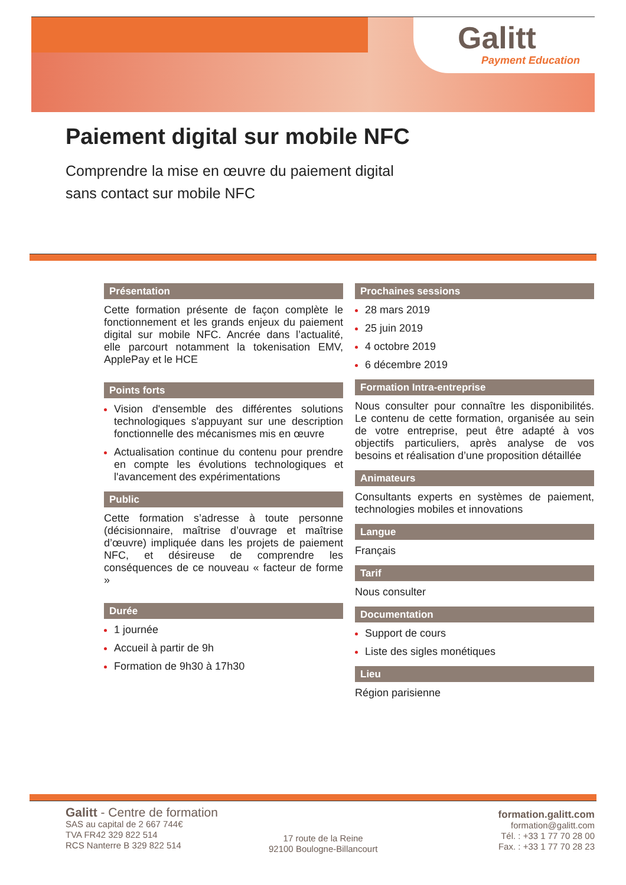Galitt
Payment Education
Paiement digital sur mobile NFC
Comprendre la mise en œuvre du paiement digital
sans contact sur mobile NFC
Présentation
Cette formation présente de façon complète le fonctionnement et les grands enjeux du paiement digital sur mobile NFC. Ancrée dans l’actualité, elle parcourt notamment la tokenisation EMV, ApplePay et le HCE
Points forts
Vision d'ensemble des différentes solutions technologiques s'appuyant sur une description fonctionnelle des mécanismes mis en œuvre
Actualisation continue du contenu pour prendre en compte les évolutions technologiques et l'avancement des expérimentations
Public
Cette formation s’adresse à toute personne (décisionnaire, maîtrise d’ouvrage et maîtrise d’œuvre) impliquée dans les projets de paiement NFC, et désireuse de comprendre les conséquences de ce nouveau « facteur de forme »
Durée
1 journée
Accueil à partir de 9h
Formation de 9h30 à 17h30
Prochaines sessions
28 mars 2019
25 juin 2019
4 octobre 2019
6 décembre 2019
Formation Intra-entreprise
Nous consulter pour connaître les disponibilités. Le contenu de cette formation, organisée au sein de votre entreprise, peut être adapté à vos objectifs particuliers, après analyse de vos besoins et réalisation d’une proposition détaillée
Animateurs
Consultants experts en systèmes de paiement, technologies mobiles et innovations
Langue
Français
Tarif
Nous consulter
Documentation
Support de cours
Liste des sigles monétiques
Lieu
Région parisienne
Galitt - Centre de formation
SAS au capital de 2 667 744€
TVA FR42 329 822 514
RCS Nanterre B 329 822 514
17 route de la Reine
92100 Boulogne-Billancourt
formation.galitt.com
formation@galitt.com
Tél. : +33 1 77 70 28 00
Fax. : +33 1 77 70 28 23